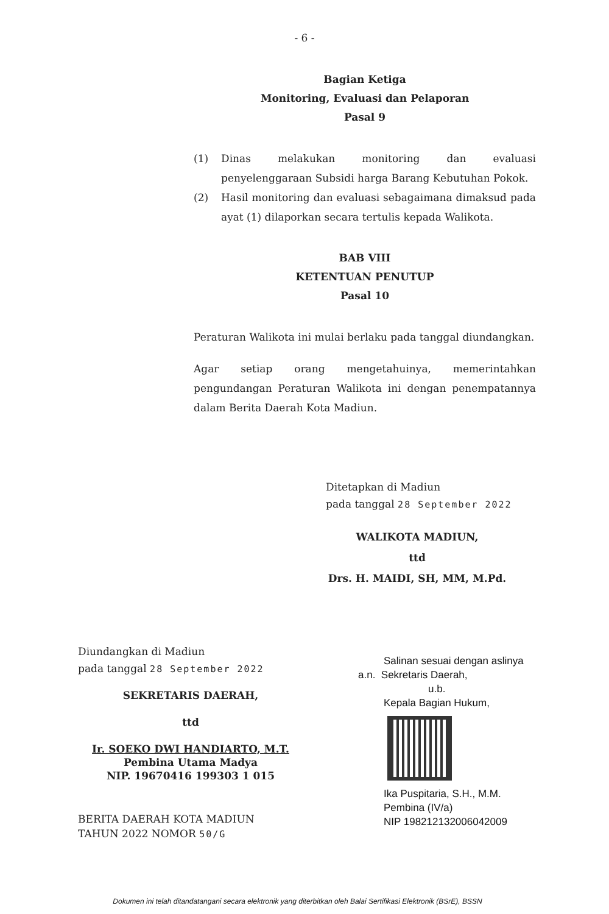- 6 -
Bagian Ketiga
Monitoring, Evaluasi dan Pelaporan
Pasal 9
(1) Dinas melakukan monitoring dan evaluasi penyelenggaraan Subsidi harga Barang Kebutuhan Pokok.
(2) Hasil monitoring dan evaluasi sebagaimana dimaksud pada ayat (1) dilaporkan secara tertulis kepada Walikota.
BAB VIII
KETENTUAN PENUTUP
Pasal 10
Peraturan Walikota ini mulai berlaku pada tanggal diundangkan.
Agar setiap orang mengetahuinya, memerintahkan pengundangan Peraturan Walikota ini dengan penempatannya dalam Berita Daerah Kota Madiun.
Ditetapkan di Madiun
pada tanggal 28 September 2022
WALIKOTA MADIUN,
ttd
Drs. H. MAIDI, SH, MM, M.Pd.
Diundangkan di Madiun
pada tanggal 28 September 2022
SEKRETARIS DAERAH,
ttd
Ir. SOEKO DWI HANDIARTO, M.T.
Pembina Utama Madya
NIP. 19670416 199303 1 015
BERITA DAERAH KOTA MADIUN
TAHUN 2022 NOMOR 50/G
Salinan sesuai dengan aslinya
a.n. Sekretaris Daerah,
u.b.
Kepala Bagian Hukum,
Ika Puspitaria, S.H., M.M.
Pembina (IV/a)
NIP 198212132006042009
Dokumen ini telah ditandatangani secara elektronik yang diterbitkan oleh Balai Sertifikasi Elektronik (BSrE), BSSN